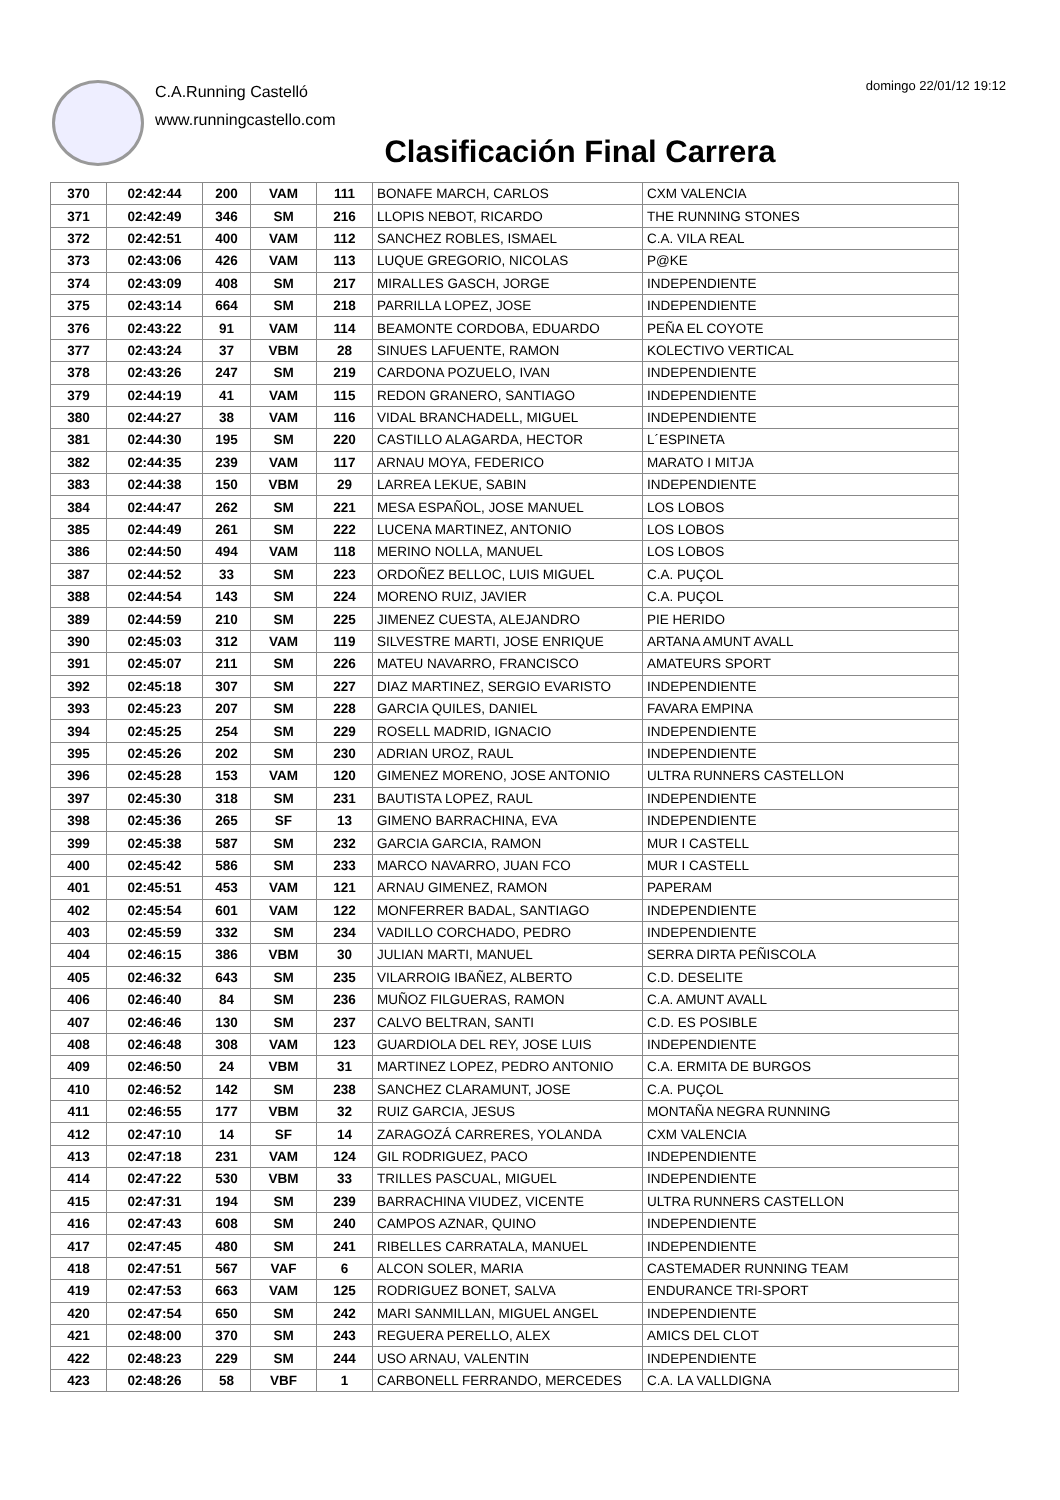C.A.Running Castelló
www.runningcastello.com
domingo 22/01/12 19:12
Clasificación Final Carrera
| 370 | 02:42:44 | 200 | VAM | 111 | BONAFE MARCH, CARLOS | CXM VALENCIA |
| 371 | 02:42:49 | 346 | SM | 216 | LLOPIS NEBOT, RICARDO | THE RUNNING STONES |
| 372 | 02:42:51 | 400 | VAM | 112 | SANCHEZ ROBLES, ISMAEL | C.A. VILA REAL |
| 373 | 02:43:06 | 426 | VAM | 113 | LUQUE GREGORIO, NICOLAS | P@KE |
| 374 | 02:43:09 | 408 | SM | 217 | MIRALLES GASCH, JORGE | INDEPENDIENTE |
| 375 | 02:43:14 | 664 | SM | 218 | PARRILLA LOPEZ, JOSE | INDEPENDIENTE |
| 376 | 02:43:22 | 91 | VAM | 114 | BEAMONTE CORDOBA, EDUARDO | PEÑA EL COYOTE |
| 377 | 02:43:24 | 37 | VBM | 28 | SINUES LAFUENTE, RAMON | KOLECTIVO VERTICAL |
| 378 | 02:43:26 | 247 | SM | 219 | CARDONA POZUELO, IVAN | INDEPENDIENTE |
| 379 | 02:44:19 | 41 | VAM | 115 | REDON GRANERO, SANTIAGO | INDEPENDIENTE |
| 380 | 02:44:27 | 38 | VAM | 116 | VIDAL BRANCHADELL, MIGUEL | INDEPENDIENTE |
| 381 | 02:44:30 | 195 | SM | 220 | CASTILLO ALAGARDA, HECTOR | L´ESPINETA |
| 382 | 02:44:35 | 239 | VAM | 117 | ARNAU MOYA, FEDERICO | MARATO I MITJA |
| 383 | 02:44:38 | 150 | VBM | 29 | LARREA LEKUE, SABIN | INDEPENDIENTE |
| 384 | 02:44:47 | 262 | SM | 221 | MESA ESPAÑOL, JOSE MANUEL | LOS LOBOS |
| 385 | 02:44:49 | 261 | SM | 222 | LUCENA MARTINEZ, ANTONIO | LOS LOBOS |
| 386 | 02:44:50 | 494 | VAM | 118 | MERINO NOLLA, MANUEL | LOS LOBOS |
| 387 | 02:44:52 | 33 | SM | 223 | ORDOÑEZ BELLOC, LUIS MIGUEL | C.A. PUÇOL |
| 388 | 02:44:54 | 143 | SM | 224 | MORENO RUIZ, JAVIER | C.A. PUÇOL |
| 389 | 02:44:59 | 210 | SM | 225 | JIMENEZ CUESTA, ALEJANDRO | PIE HERIDO |
| 390 | 02:45:03 | 312 | VAM | 119 | SILVESTRE MARTI, JOSE ENRIQUE | ARTANA AMUNT AVALL |
| 391 | 02:45:07 | 211 | SM | 226 | MATEU NAVARRO, FRANCISCO | AMATEURS SPORT |
| 392 | 02:45:18 | 307 | SM | 227 | DIAZ MARTINEZ, SERGIO EVARISTO | INDEPENDIENTE |
| 393 | 02:45:23 | 207 | SM | 228 | GARCIA QUILES, DANIEL | FAVARA EMPINA |
| 394 | 02:45:25 | 254 | SM | 229 | ROSELL MADRID, IGNACIO | INDEPENDIENTE |
| 395 | 02:45:26 | 202 | SM | 230 | ADRIAN UROZ, RAUL | INDEPENDIENTE |
| 396 | 02:45:28 | 153 | VAM | 120 | GIMENEZ MORENO, JOSE ANTONIO | ULTRA RUNNERS CASTELLON |
| 397 | 02:45:30 | 318 | SM | 231 | BAUTISTA LOPEZ, RAUL | INDEPENDIENTE |
| 398 | 02:45:36 | 265 | SF | 13 | GIMENO BARRACHINA, EVA | INDEPENDIENTE |
| 399 | 02:45:38 | 587 | SM | 232 | GARCIA GARCIA, RAMON | MUR I CASTELL |
| 400 | 02:45:42 | 586 | SM | 233 | MARCO NAVARRO, JUAN FCO | MUR I CASTELL |
| 401 | 02:45:51 | 453 | VAM | 121 | ARNAU GIMENEZ, RAMON | PAPERAM |
| 402 | 02:45:54 | 601 | VAM | 122 | MONFERRER BADAL, SANTIAGO | INDEPENDIENTE |
| 403 | 02:45:59 | 332 | SM | 234 | VADILLO CORCHADO, PEDRO | INDEPENDIENTE |
| 404 | 02:46:15 | 386 | VBM | 30 | JULIAN MARTI, MANUEL | SERRA DIRTA PEÑISCOLA |
| 405 | 02:46:32 | 643 | SM | 235 | VILARROIG IBAÑEZ, ALBERTO | C.D. DESELITE |
| 406 | 02:46:40 | 84 | SM | 236 | MUÑOZ FILGUERAS, RAMON | C.A. AMUNT AVALL |
| 407 | 02:46:46 | 130 | SM | 237 | CALVO BELTRAN, SANTI | C.D. ES POSIBLE |
| 408 | 02:46:48 | 308 | VAM | 123 | GUARDIOLA DEL REY, JOSE LUIS | INDEPENDIENTE |
| 409 | 02:46:50 | 24 | VBM | 31 | MARTINEZ LOPEZ, PEDRO ANTONIO | C.A. ERMITA DE BURGOS |
| 410 | 02:46:52 | 142 | SM | 238 | SANCHEZ CLARAMUNT, JOSE | C.A. PUÇOL |
| 411 | 02:46:55 | 177 | VBM | 32 | RUIZ GARCIA, JESUS | MONTAÑA NEGRA RUNNING |
| 412 | 02:47:10 | 14 | SF | 14 | ZARAGOZÁ CARRERES, YOLANDA | CXM VALENCIA |
| 413 | 02:47:18 | 231 | VAM | 124 | GIL RODRIGUEZ, PACO | INDEPENDIENTE |
| 414 | 02:47:22 | 530 | VBM | 33 | TRILLES PASCUAL, MIGUEL | INDEPENDIENTE |
| 415 | 02:47:31 | 194 | SM | 239 | BARRACHINA VIUDEZ, VICENTE | ULTRA RUNNERS CASTELLON |
| 416 | 02:47:43 | 608 | SM | 240 | CAMPOS AZNAR, QUINO | INDEPENDIENTE |
| 417 | 02:47:45 | 480 | SM | 241 | RIBELLES CARRATALA, MANUEL | INDEPENDIENTE |
| 418 | 02:47:51 | 567 | VAF | 6 | ALCON SOLER, MARIA | CASTEMADER RUNNING TEAM |
| 419 | 02:47:53 | 663 | VAM | 125 | RODRIGUEZ BONET, SALVA | ENDURANCE TRI-SPORT |
| 420 | 02:47:54 | 650 | SM | 242 | MARI SANMILLAN, MIGUEL ANGEL | INDEPENDIENTE |
| 421 | 02:48:00 | 370 | SM | 243 | REGUERA PERELLO, ALEX | AMICS DEL CLOT |
| 422 | 02:48:23 | 229 | SM | 244 | USO ARNAU, VALENTIN | INDEPENDIENTE |
| 423 | 02:48:26 | 58 | VBF | 1 | CARBONELL FERRANDO, MERCEDES | C.A. LA VALLDIGNA |